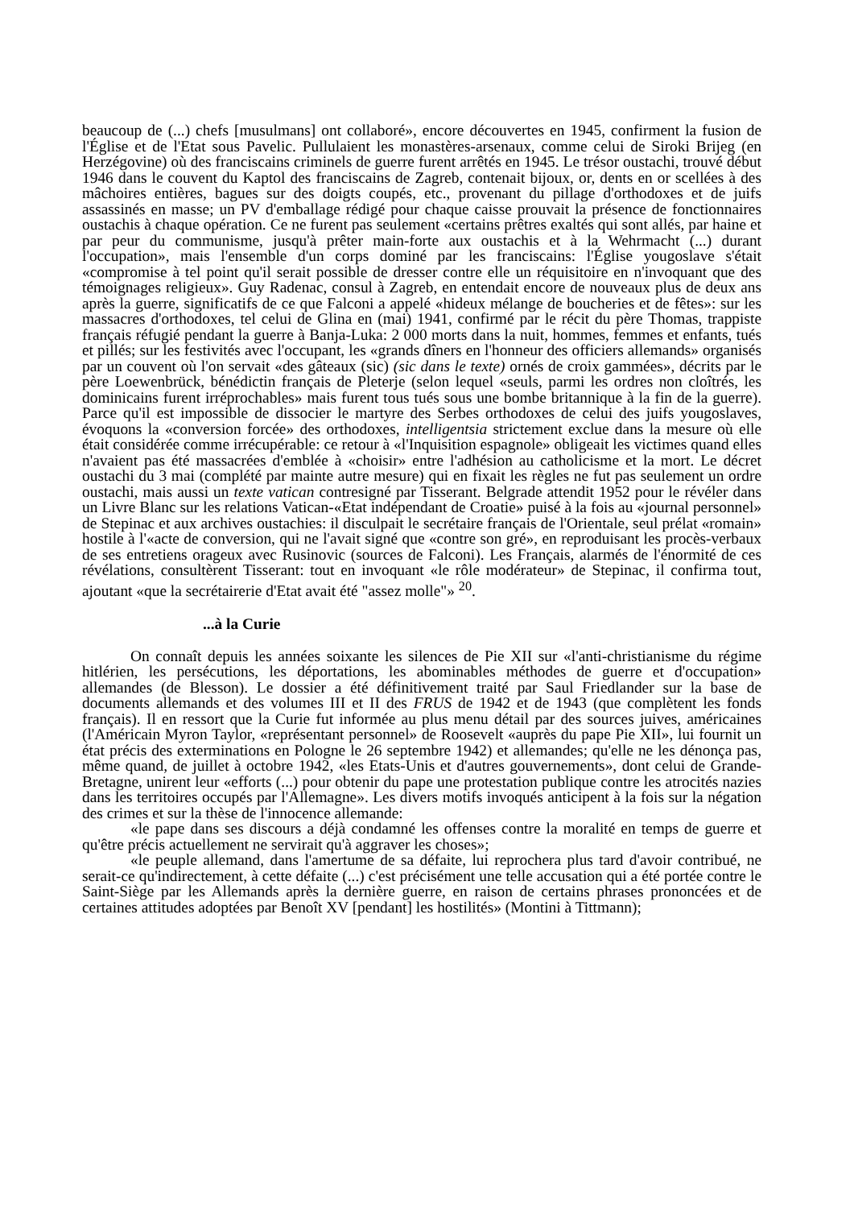beaucoup de (...) chefs [musulmans] ont collaboré», encore découvertes en 1945, confirment la fusion de l'Église et de l'Etat sous Pavelic. Pullulaient les monastères-arsenaux, comme celui de Siroki Brijeg (en Herzégovine) où des franciscains criminels de guerre furent arrêtés en 1945. Le trésor oustachi, trouvé début 1946 dans le couvent du Kaptol des franciscains de Zagreb, contenait bijoux, or, dents en or scellées à des mâchoires entières, bagues sur des doigts coupés, etc., provenant du pillage d'orthodoxes et de juifs assassinés en masse; un PV d'emballage rédigé pour chaque caisse prouvait la présence de fonctionnaires oustachis à chaque opération. Ce ne furent pas seulement «certains prêtres exaltés qui sont allés, par haine et par peur du communisme, jusqu'à prêter main-forte aux oustachis et à la Wehrmacht (...) durant l'occupation», mais l'ensemble d'un corps dominé par les franciscains: l'Église yougoslave s'était «compromise à tel point qu'il serait possible de dresser contre elle un réquisitoire en n'invoquant que des témoignages religieux». Guy Radenac, consul à Zagreb, en entendait encore de nouveaux plus de deux ans après la guerre, significatifs de ce que Falconi a appelé «hideux mélange de boucheries et de fêtes»: sur les massacres d'orthodoxes, tel celui de Glina en (mai) 1941, confirmé par le récit du père Thomas, trappiste français réfugié pendant la guerre à Banja-Luka: 2 000 morts dans la nuit, hommes, femmes et enfants, tués et pillés; sur les festivités avec l'occupant, les «grands dîners en l'honneur des officiers allemands» organisés par un couvent où l'on servait «des gâteaux (sic) (sic dans le texte) ornés de croix gammées», décrits par le père Loewenbrück, bénédictin français de Pleterje (selon lequel «seuls, parmi les ordres non cloîtrés, les dominicains furent irréprochables» mais furent tous tués sous une bombe britannique à la fin de la guerre). Parce qu'il est impossible de dissocier le martyre des Serbes orthodoxes de celui des juifs yougoslaves, évoquons la «conversion forcée» des orthodoxes, intelligentsia strictement exclue dans la mesure où elle était considérée comme irrécupérable: ce retour à «l'Inquisition espagnole» obligeait les victimes quand elles n'avaient pas été massacrées d'emblée à «choisir» entre l'adhésion au catholicisme et la mort. Le décret oustachi du 3 mai (complété par mainte autre mesure) qui en fixait les règles ne fut pas seulement un ordre oustachi, mais aussi un texte vatican contresigné par Tisserant. Belgrade attendit 1952 pour le révéler dans un Livre Blanc sur les relations Vatican-«Etat indépendant de Croatie» puisé à la fois au «journal personnel» de Stepinac et aux archives oustachies: il disculpait le secrétaire français de l'Orientale, seul prélat «romain» hostile à l'«acte de conversion, qui ne l'avait signé que «contre son gré», en reproduisant les procès-verbaux de ses entretiens orageux avec Rusinovic (sources de Falconi). Les Français, alarmés de l'énormité de ces révélations, consultèrent Tisserant: tout en invoquant «le rôle modérateur» de Stepinac, il confirma tout, ajoutant «que la secrétairerie d'Etat avait été "assez molle"» <sup>20</sup>.
...à la Curie
On connaît depuis les années soixante les silences de Pie XII sur «l'anti-christianisme du régime hitlérien, les persécutions, les déportations, les abominables méthodes de guerre et d'occupation» allemandes (de Blesson). Le dossier a été définitivement traité par Saul Friedlander sur la base de documents allemands et des volumes III et II des FRUS de 1942 et de 1943 (que complètent les fonds français). Il en ressort que la Curie fut informée au plus menu détail par des sources juives, américaines (l'Américain Myron Taylor, «représentant personnel» de Roosevelt «auprès du pape Pie XII», lui fournit un état précis des exterminations en Pologne le 26 septembre 1942) et allemandes; qu'elle ne les dénonça pas, même quand, de juillet à octobre 1942, «les Etats-Unis et d'autres gouvernements», dont celui de Grande-Bretagne, unirent leur «efforts (...) pour obtenir du pape une protestation publique contre les atrocités nazies dans les territoires occupés par l'Allemagne». Les divers motifs invoqués anticipent à la fois sur la négation des crimes et sur la thèse de l'innocence allemande:
«le pape dans ses discours a déjà condamné les offenses contre la moralité en temps de guerre et qu'être précis actuellement ne servirait qu'à aggraver les choses»;
«le peuple allemand, dans l'amertume de sa défaite, lui reprochera plus tard d'avoir contribué, ne serait-ce qu'indirectement, à cette défaite (...) c'est précisément une telle accusation qui a été portée contre le Saint-Siège par les Allemands après la dernière guerre, en raison de certains phrases prononcées et de certaines attitudes adoptées par Benoît XV [pendant] les hostilités» (Montini à Tittmann);